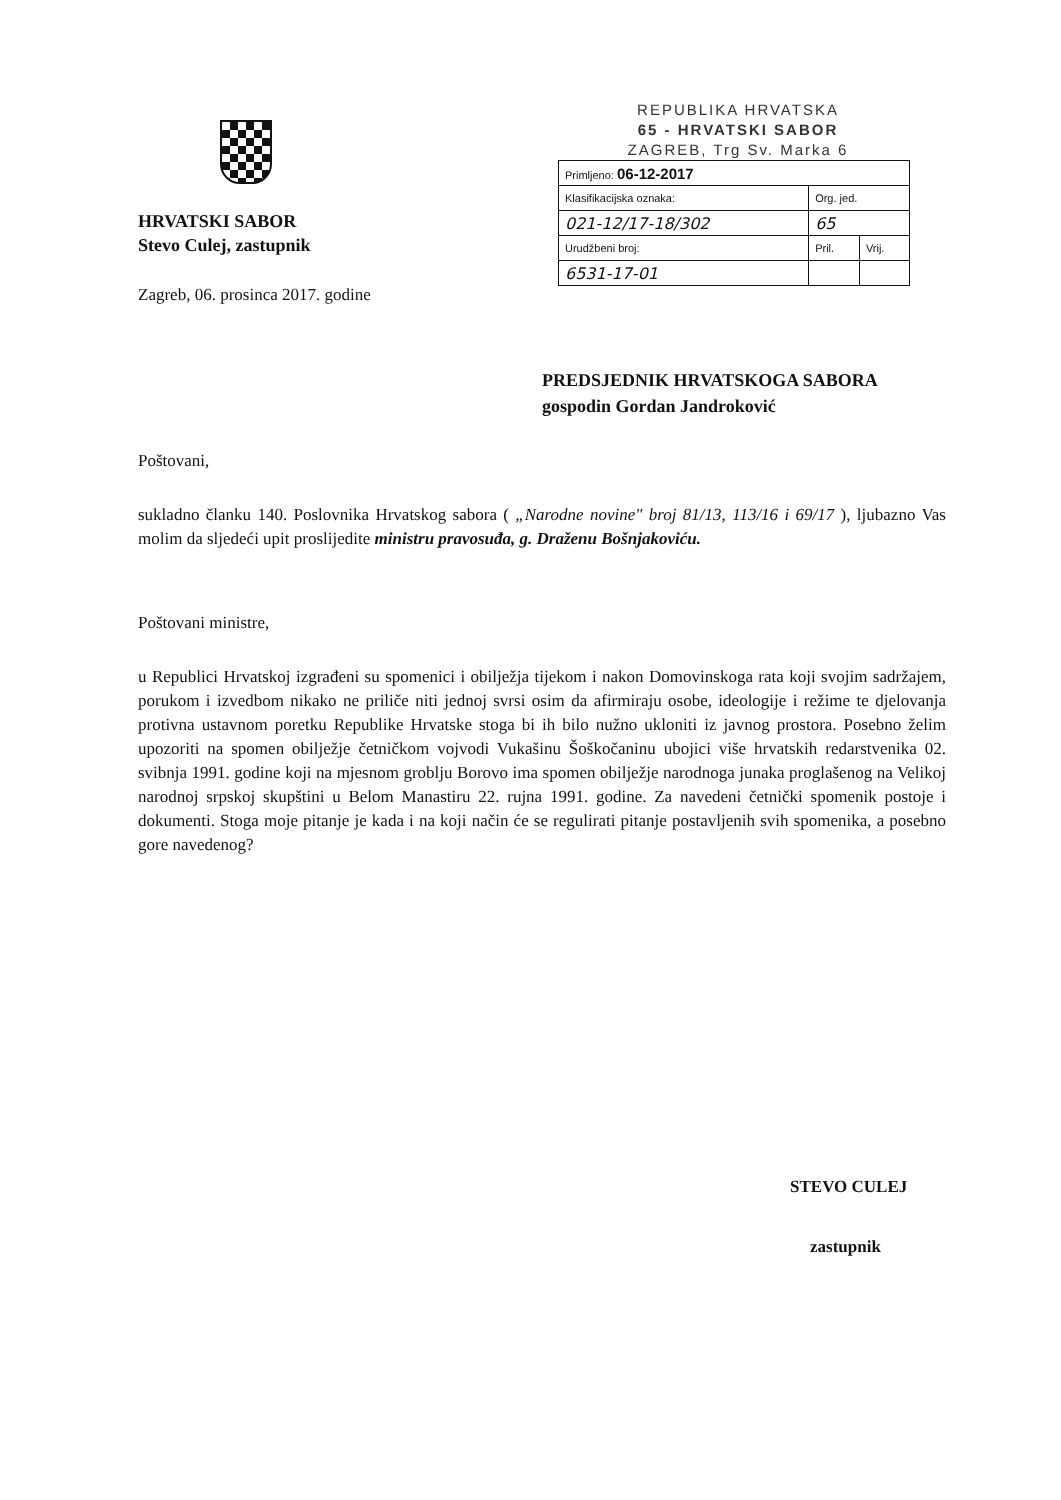HRVATSKI SABOR
Stevo Culej, zastupnik
Zagreb, 06. prosinca 2017. godine
REPUBLIKA HRVATSKA
65 - HRVATSKI SABOR
ZAGREB, Trg Sv. Marka 6
| Primljeno: 06-12-2017 | | |
| Klasifikacijska oznaka: | Org. jed. | |
| 021-12/17-18/302 | 65 | |
| Urudžbeni broj: | Pril. | Vrij. |
| 6531-17-01 | | |
PREDSJEDNIK HRVATSKOGA SABORA
gospodin Gordan Jandroković
Poštovani,
sukladno članku 140. Poslovnika Hrvatskog sabora ( „Narodne novine" broj 81/13, 113/16 i 69/17 ), ljubazno Vas molim da sljedeći upit proslijedite ministru pravosuđa, g. Draženu Bošnjakoviću.
Poštovani ministre,
u Republici Hrvatskoj izgrađeni su spomenici i obilježja tijekom i nakon Domovinskoga rata koji svojim sadržajem, porukom i izvedbom nikako ne priliče niti jednoj svrsi osim da afirmiraju osobe, ideologije i režime te djelovanja protivna ustavnom poretku Republike Hrvatske stoga bi ih bilo nužno ukloniti iz javnog prostora. Posebno želim upozoriti na spomen obilježje četničkom vojvodi Vukašinu Šoškočaninu ubojici više hrvatskih redarstvenika 02. svibnja 1991. godine koji na mjesnom groblju Borovo ima spomen obilježje narodnoga junaka proglašenog na Velikoj narodnoj srpskoj skupštini u Belom Manastiru 22. rujna 1991. godine. Za navedeni četnički spomenik postoje i dokumenti. Stoga moje pitanje je kada i na koji način će se regulirati pitanje postavljenih svih spomenika, a posebno gore navedenog?
STEVO CULEJ
zastupnik